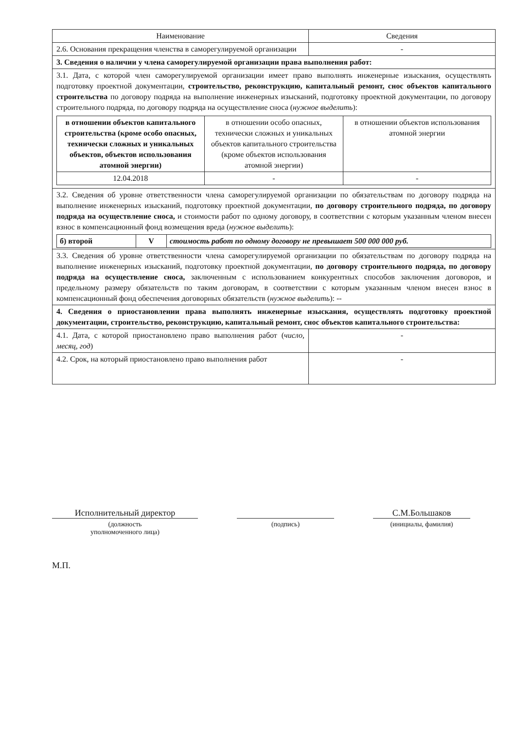| Наименование | Сведения |
| 2.6. Основания прекращения членства в саморегулируемой организации | - |
| 3. Сведения о наличии у члена саморегулируемой организации права выполнения работ: | |
| 3.1. Дата, с которой член саморегулируемой организации имеет право выполнять инженерные изыскания, осуществлять подготовку проектной документации, строительство, реконструкцию, капитальный ремонт, снос объектов капитального строительства по договору подряда на выполнение инженерных изысканий, подготовку проектной документации, по договору строительного подряда, по договору подряда на осуществление сноса ( нужное выделить ): / в отношении объектов капитального строительства (кроме особо опасных, технически сложных и уникальных объектов, объектов использования атомной энергии) / в отношении особо опасных, технически сложных и уникальных объектов капитального строительства (кроме объектов использования атомной энергии) / в отношении объектов использования атомной энергии / / 12.04.2018 / - / - / | |
| 3.2. Сведения об уровне ответственности члена саморегулируемой организации по обязательствам по договору подряда на выполнение инженерных изысканий, подготовку проектной документации, по договору строительного подряда, по договору подряда на осуществление сноса, и стоимости работ по одному договору, в соответствии с которым указанным членом внесен взнос в компенсационный фонд возмещения вреда ( нужное выделить ): / б) второй / V / стоимость работ по одному договору не превышает 500 000 000 руб. / | |
| 3.3. Сведения об уровне ответственности члена саморегулируемой организации по обязательствам по договору подряда на выполнение инженерных изысканий, подготовку проектной документации, по договору строительного подряда, по договору подряда на осуществление сноса, заключенным с использованием конкурентных способов заключения договоров, и предельному размеру обязательств по таким договорам, в соответствии с которым указанным членом внесен взнос в компенсационный фонд обеспечения договорных обязательств ( нужное выделить ): -- | |
| 4. Сведения о приостановлении права выполнять инженерные изыскания, осуществлять подготовку проектной документации, строительство, реконструкцию, капитальный ремонт, снос объектов капитального строительства: | |
| 4.1. Дата, с которой приостановлено право выполнения работ ( число, месяц, год ) | - |
| 4.2. Срок, на который приостановлено право выполнения работ | - |
Исполнительный директор С.М.Большаков
(должность
уполномоченного лица)
(подпись) (инициалы, фамилия)
М.П.